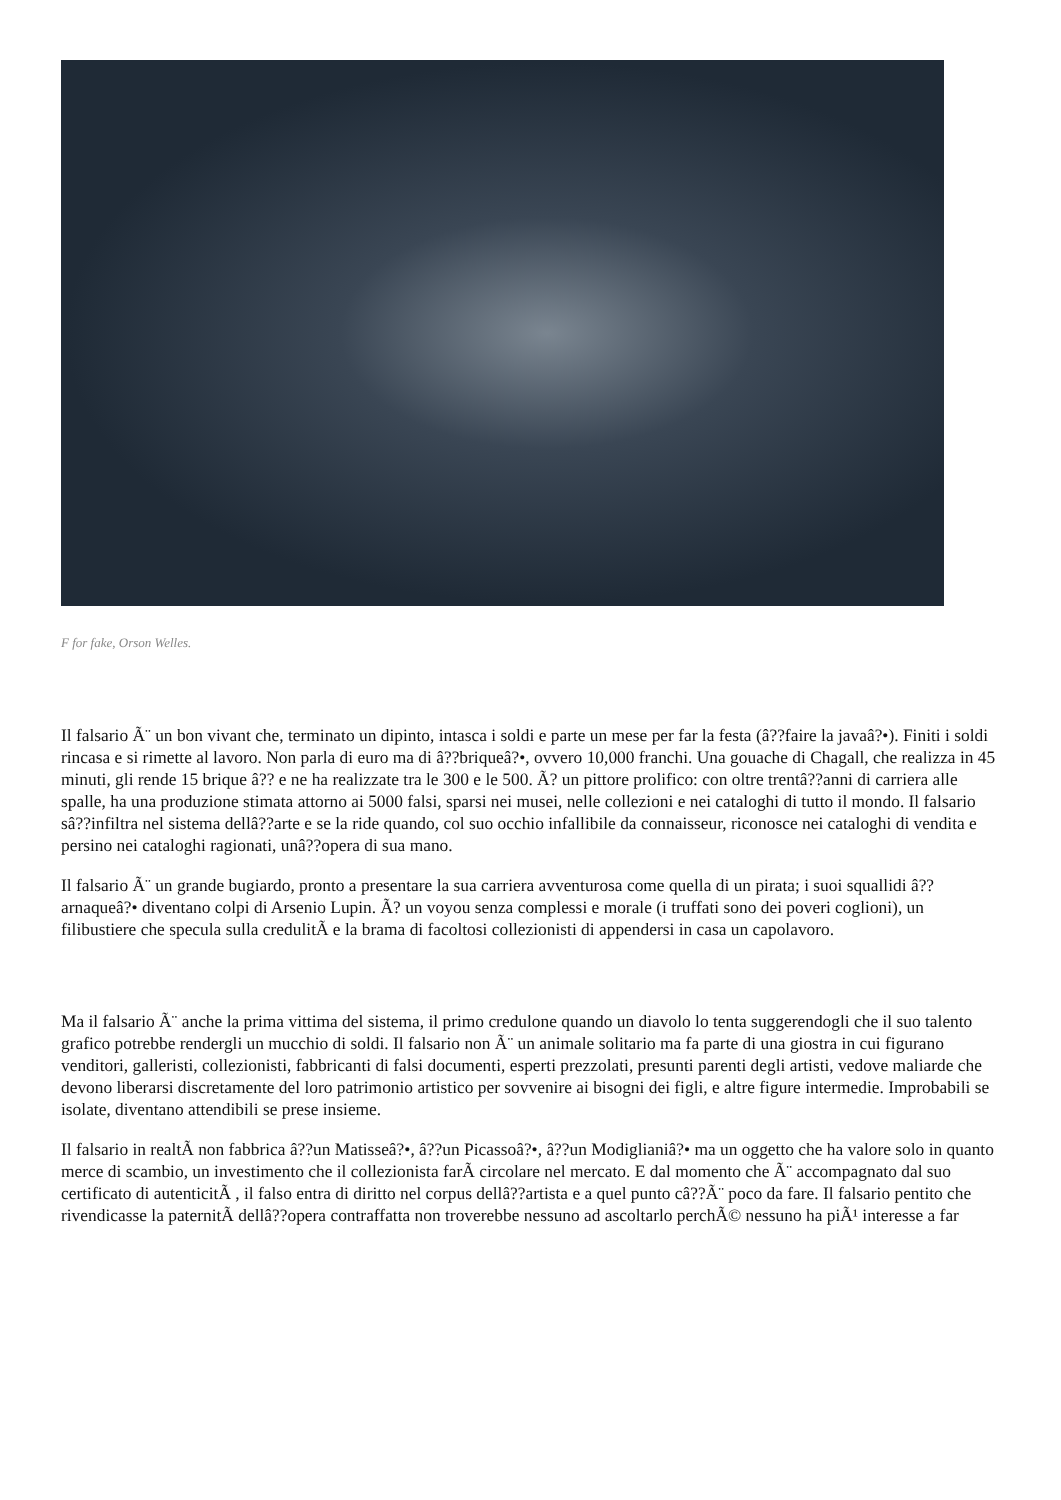F for fake, Orson Welles.
Il falsario Ã¨ un bon vivant che, terminato un dipinto, intasca i soldi e parte un mese per far la festa (â??faire la javaâ?•). Finiti i soldi rincasa e si rimette al lavoro. Non parla di euro ma di â??briqueâ?•, ovvero 10,000 franchi. Una gouache di Chagall, che realizza in 45 minuti, gli rende 15 brique â?? e ne ha realizzate tra le 300 e le 500. Ã? un pittore prolifico: con oltre trentâ??anni di carriera alle spalle, ha una produzione stimata attorno ai 5000 falsi, sparsi nei musei, nelle collezioni e nei cataloghi di tutto il mondo. Il falsario sâ??infiltra nel sistema dellâ??arte e se la ride quando, col suo occhio infallibile da connaisseur, riconosce nei cataloghi di vendita e persino nei cataloghi ragionati, unâ??opera di sua mano.
Il falsario Ã¨ un grande bugiardo, pronto a presentare la sua carriera avventurosa come quella di un pirata; i suoi squallidi â??arnaqueâ?• diventano colpi di Arsenio Lupin. Ã? un voyou senza complessi e morale (i truffati sono dei poveri coglioni), un filibustiere che specula sulla credulitÃ e la brama di facoltosi collezionisti di appendersi in casa un capolavoro.
Ma il falsario Ã¨ anche la prima vittima del sistema, il primo credulone quando un diavolo lo tenta suggerendogli che il suo talento grafico potrebbe rendergli un mucchio di soldi. Il falsario non Ã¨ un animale solitario ma fa parte di una giostra in cui figurano venditori, galleristi, collezionisti, fabbricanti di falsi documenti, esperti prezzolati, presunti parenti degli artisti, vedove maliarde che devono liberarsi discretamente del loro patrimonio artistico per sovvenire ai bisogni dei figli, e altre figure intermedie. Improbabili se isolate, diventano attendibili se prese insieme.
Il falsario in realtÃ non fabbrica â??un Matisseâ?•, â??un Picassoâ?•, â??un Modiglianiâ?• ma un oggetto che ha valore solo in quanto merce di scambio, un investimento che il collezionista farÃ circolare nel mercato. E dal momento che Ã¨ accompagnato dal suo certificato di autenticitÃ , il falso entra di diritto nel corpus dellâ??artista e a quel punto câ??Ã¨ poco da fare. Il falsario pentito che rivendicasse la paternitÃ dellâ??opera contraffatta non troverebbe nessuno ad ascoltarlo perchÃ© nessuno ha piÃ¹ interesse a far